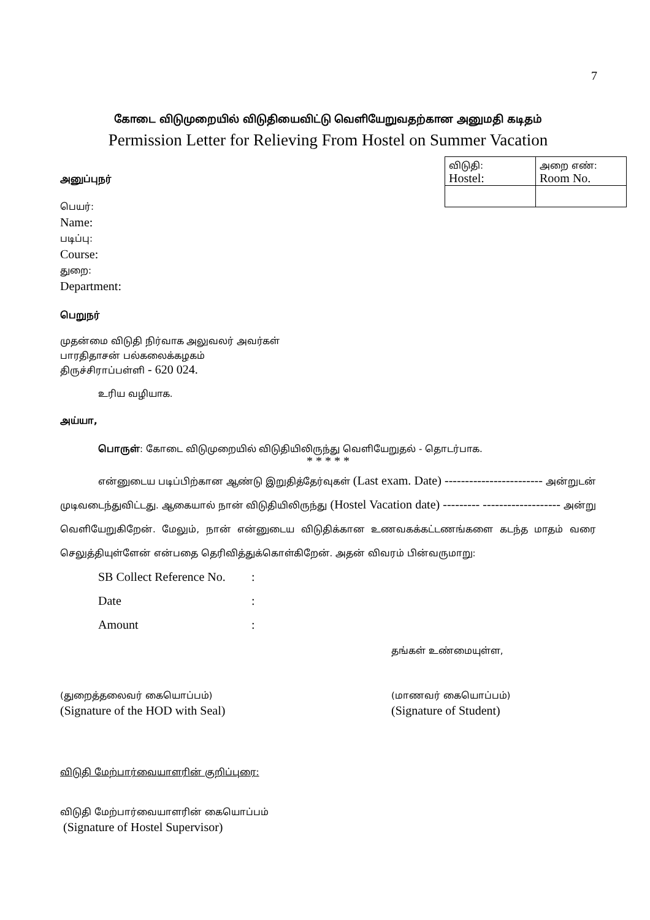7
கோடை விடுமுறையில் விடுதியைவிட்டு வெளியேறுவதற்கான அனுமதி கடிதம்
Permission Letter for Relieving From Hostel on Summer Vacation
| விடுதி: Hostel: | அறை எண்: Room No. |
அனுப்புநர்
பெயர்:
Name:
படிப்பு:
Course:
துறை:
Department:
பெறுநர்
முதன்மை விடுதி நிர்வாக அலுவலர் அவர்கள்
பாரதிதாசன் பல்கலைக்கழகம்
திருச்சிராப்பள்ளி - 620 024.
உரிய வழியாக.
அய்யா,
பொருள்: கோடை விடுமுறையில் விடுதியிலிருந்து வெளியேறுதல் - தொடர்பாக.
* * * * *
என்னுடைய படிப்பிற்கான ஆண்டு இறுதித்தேர்வுகள் (Last exam. Date) ------------------------ அன்றுடன் முடிவடைந்துவிட்டது. ஆகையால் நான் விடுதியிலிருந்து (Hostel Vacation date) --------- ------------------- அன்று வெளியேறுகிறேன். மேலும், நான் என்னுடைய விடுதிக்கான உணவகக்கட்டணங்களை கடந்த மாதம் வரை செலுத்தியுள்ளேன் என்பதை தெரிவித்துக்கொள்கிறேன். அதன் விவரம் பின்வருமாறு:
| SB Collect Reference No. | : |
| Date | : |
| Amount | : |
தங்கள் உண்மையுள்ள,
(துறைத்தலைவர் கையொப்பம்)
(Signature of the HOD with Seal)
(மாணவர் கையொப்பம்)
(Signature of Student)
விடுதி மேற்பார்வையாளரின் குறிப்புரை:
விடுதி மேற்பார்வையாளரின் கையொப்பம்
(Signature of Hostel Supervisor)